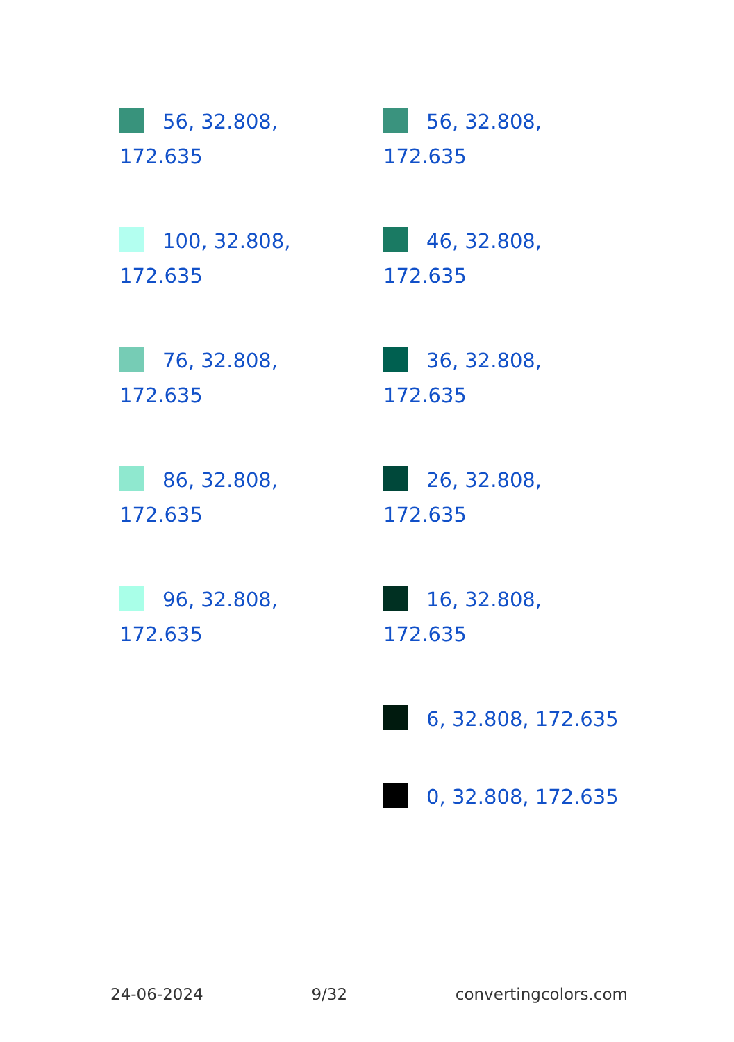56, 32.808, 172.635
100, 32.808, 172.635
76, 32.808, 172.635
86, 32.808, 172.635
96, 32.808, 172.635
56, 32.808, 172.635
46, 32.808, 172.635
36, 32.808, 172.635
26, 32.808, 172.635
16, 32.808, 172.635
6, 32.808, 172.635
0, 32.808, 172.635
24-06-2024 9/32 convertingcolors.com